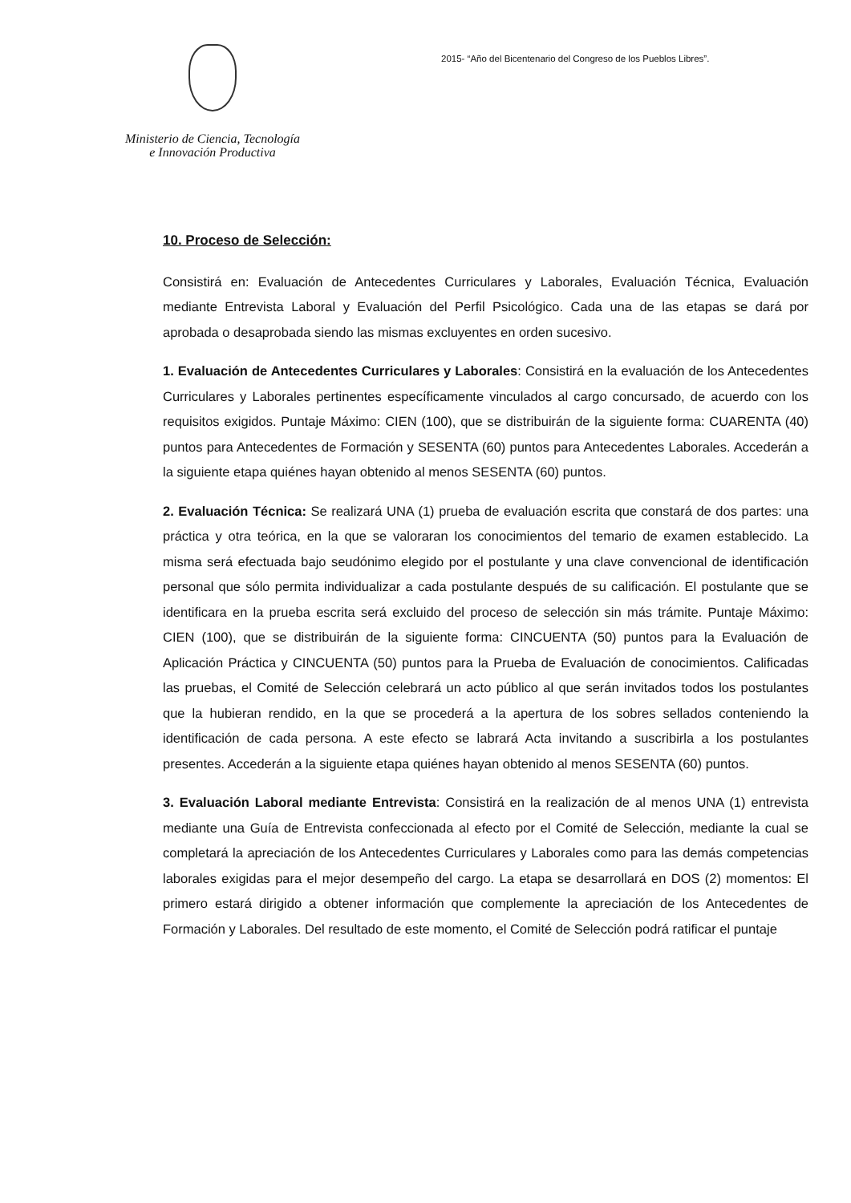Ministerio de Ciencia, Tecnología
e Innovación Productiva
2015- “Año del Bicentenario del Congreso de los Pueblos Libres”.
10. Proceso de Selección:
Consistirá en: Evaluación de Antecedentes Curriculares y Laborales, Evaluación Técnica, Evaluación mediante Entrevista Laboral y Evaluación del Perfil Psicológico. Cada una de las etapas se dará por aprobada o desaprobada siendo las mismas excluyentes en orden sucesivo.
1. Evaluación de Antecedentes Curriculares y Laborales: Consistirá en la evaluación de los Antecedentes Curriculares y Laborales pertinentes específicamente vinculados al cargo concursado, de acuerdo con los requisitos exigidos. Puntaje Máximo: CIEN (100), que se distribuirán de la siguiente forma: CUARENTA (40) puntos para Antecedentes de Formación y SESENTA (60) puntos para Antecedentes Laborales. Accederán a la siguiente etapa quiénes hayan obtenido al menos SESENTA (60) puntos.
2. Evaluación Técnica: Se realizará UNA (1) prueba de evaluación escrita que constará de dos partes: una práctica y otra teórica, en la que se valoraran los conocimientos del temario de examen establecido. La misma será efectuada bajo seudónimo elegido por el postulante y una clave convencional de identificación personal que sólo permita individualizar a cada postulante después de su calificación. El postulante que se identificara en la prueba escrita será excluido del proceso de selección sin más trámite. Puntaje Máximo: CIEN (100), que se distribuirán de la siguiente forma: CINCUENTA (50) puntos para la Evaluación de Aplicación Práctica y CINCUENTA (50) puntos para la Prueba de Evaluación de conocimientos. Calificadas las pruebas, el Comité de Selección celebrará un acto público al que serán invitados todos los postulantes que la hubieran rendido, en la que se procederá a la apertura de los sobres sellados conteniendo la identificación de cada persona. A este efecto se labrará Acta invitando a suscribirla a los postulantes presentes. Accederán a la siguiente etapa quiénes hayan obtenido al menos SESENTA (60) puntos.
3. Evaluación Laboral mediante Entrevista: Consistirá en la realización de al menos UNA (1) entrevista mediante una Guía de Entrevista confeccionada al efecto por el Comité de Selección, mediante la cual se completará la apreciación de los Antecedentes Curriculares y Laborales como para las demás competencias laborales exigidas para el mejor desempeño del cargo. La etapa se desarrollará en DOS (2) momentos: El primero estará dirigido a obtener información que complemente la apreciación de los Antecedentes de Formación y Laborales. Del resultado de este momento, el Comité de Selección podrá ratificar el puntaje